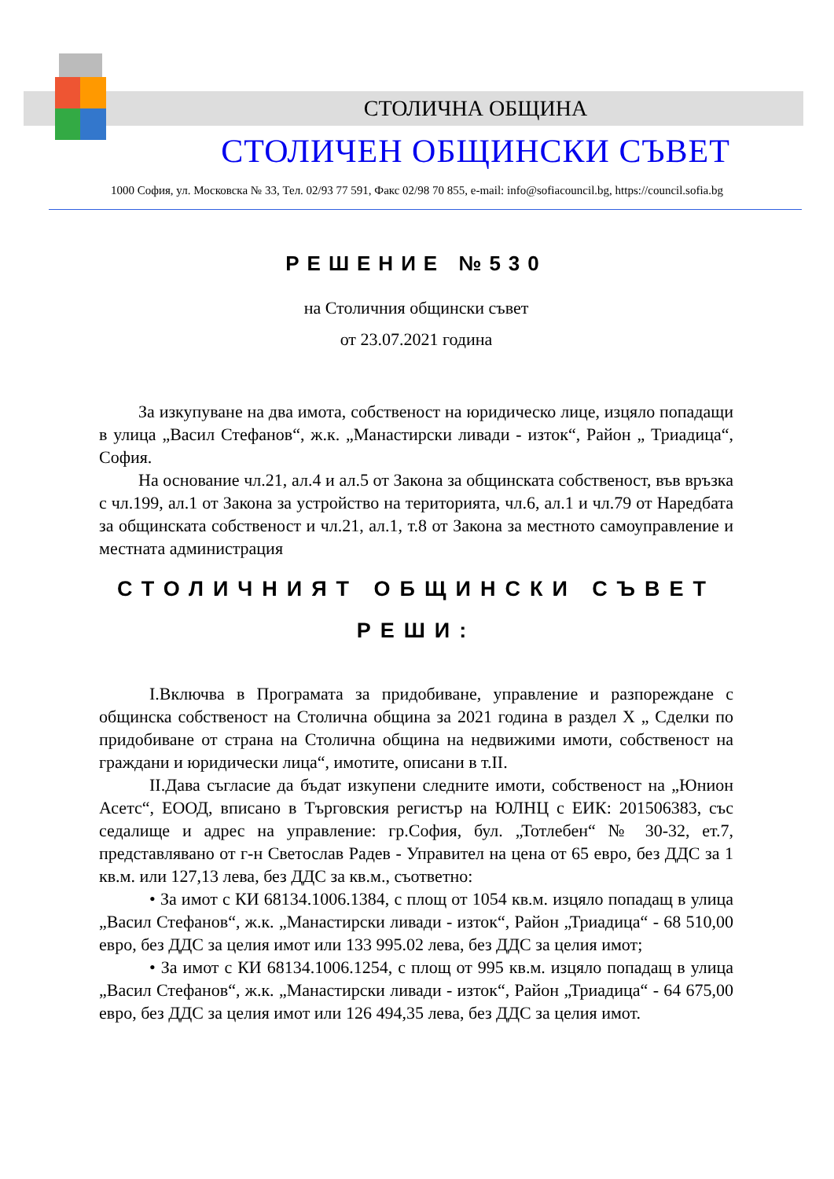СТОЛИЧНА ОБЩИНА
СТОЛИЧЕН ОБЩИНСКИ СЪВЕТ
1000 София, ул. Московска № 33, Тел. 02/93 77 591, Факс 02/98 70 855, e-mail: info@sofiacouncil.bg, https://council.sofia.bg
РЕШЕНИЕ №530
на Столичния общински съвет
от 23.07.2021 година
За изкупуване на два имота, собственост на юридическо лице, изцяло попадащи в улица „Васил Стефанов“, ж.к. „Манастирски ливади - изток“, Район „ Триадица“, София.
На основание чл.21, ал.4 и ал.5 от Закона за общинската собственост, във връзка с чл.199, ал.1 от Закона за устройство на територията, чл.6, ал.1 и чл.79 от Наредбата за общинската собственост и чл.21, ал.1, т.8 от Закона за местното самоуправление и местната администрация
СТОЛИЧНИЯТ ОБЩИНСКИ СЪВЕТ
РЕШИ:
I.Включва в Програмата за придобиване, управление и разпореждане с общинска собственост на Столична община за 2021 година в раздел X „ Сделки по придобиване от страна на Столична община на недвижими имоти, собственост на граждани и юридически лица“, имотите, описани в т.II.
II.Дава съгласие да бъдат изкупени следните имоти, собственост на „Юнион Асетс“, ЕООД, вписано в Търговския регистър на ЮЛНЦ с ЕИК: 201506383, със седалище и адрес на управление: гр.София, бул. „Тотлебен“ № 30-32, ет.7, представлявано от г-н Светослав Радев - Управител на цена от 65 евро, без ДДС за 1 кв.м. или 127,13 лева, без ДДС за кв.м., съответно:
• За имот с КИ 68134.1006.1384, с площ от 1054 кв.м. изцяло попадащ в улица „Васил Стефанов“, ж.к. „Манастирски ливади - изток“, Район „Триадица“ - 68 510,00 евро, без ДДС за целия имот или 133 995.02 лева, без ДДС за целия имот;
• За имот с КИ 68134.1006.1254, с площ от 995 кв.м. изцяло попадащ в улица „Васил Стефанов“, ж.к. „Манастирски ливади - изток“, Район „Триадица“ - 64 675,00 евро, без ДДС за целия имот или 126 494,35 лева, без ДДС за целия имот.